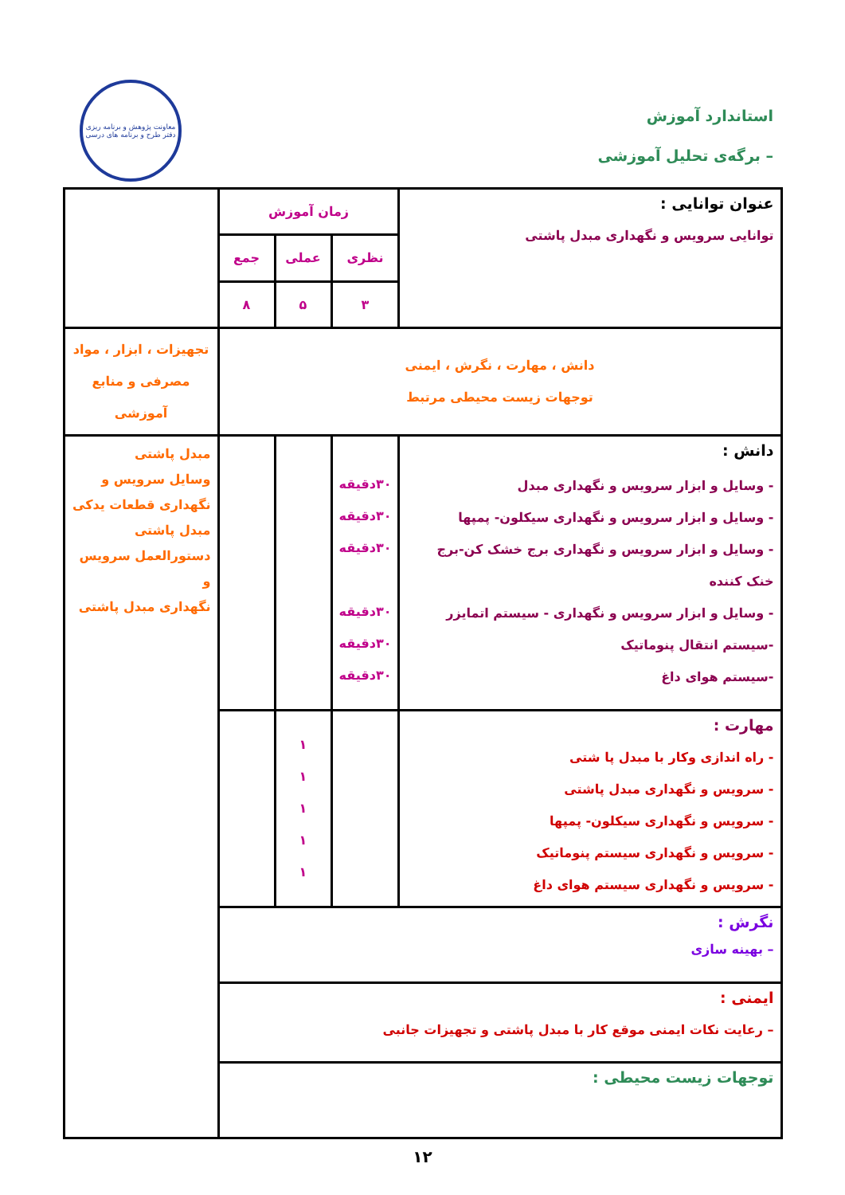استاندارد آموزش
– برگه‌ی تحلیل آموزشی
معاونت پژوهش و برنامه ریزی
دفتر طرح و برنامه های درسی
| عنوان توانایی : توانایی سرویس و نگهداری مبدل پاشتی | زمان آموزش | | | |
| | نظری | عملی | جمع | |
| | ۳ | ۵ | ۸ | |
| دانش ، مهارت ، نگرش ، ایمنی توجهات زیست محیطی مرتبط | | | | تجهیزات ، ابزار ، مواد مصرفی و منابع آموزشی |
| دانش : - وسایل و ابزار سرویس و نگهداری مبدل - وسایل و ابزار سرویس و نگهداری سیکلون- پمپها - وسایل و ابزار سرویس و نگهداری برج خشک کن-برج خنک کننده - وسایل و ابزار سرویس و نگهداری - سیستم اتمایزر -سیستم انتقال پنوماتیک -سیستم هوای داغ | ۳۰دقیقه ۳۰دقیقه ۳۰دقیقه ۳۰دقیقه ۳۰دقیقه ۳۰دقیقه | | | مبدل پاشتی وسایل سرویس و نگهداری قطعات یدکی مبدل پاشتی دستورالعمل سرویس و نگهداری مبدل پاشتی |
| مهارت : - راه اندازی وکار با مبدل پا شتی - سرویس و نگهداری مبدل پاشتی - سرویس و نگهداری سیکلون- پمپها - سرویس و نگهداری سیستم پنوماتیک - سرویس و نگهداری سیستم هوای داغ | | ۱ ۱ ۱ ۱ ۱ | | |
| نگرش : – بهینه سازی | | | | |
| ایمنی : – رعایت نکات ایمنی موقع کار با مبدل پاشتی و تجهیزات جانبی | | | | |
| توجهات زیست محیطی : | | | | |
۱۲